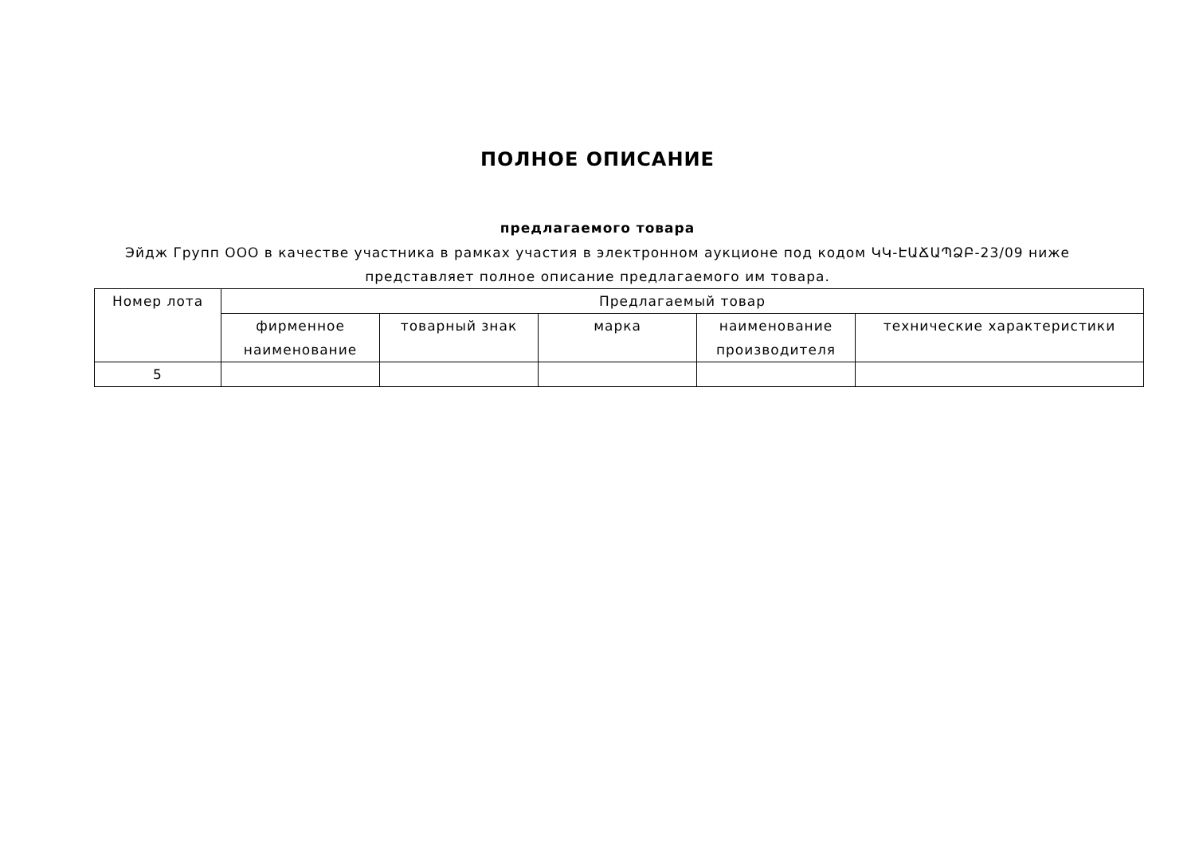ПОЛНОЕ ОПИСАНИЕ
предлагаемого товара
Эйдж Групп ООО в качестве участника в рамках участия в электронном аукционе под кодом ԿԿ-ԷԱՃԱՊՁԲ-23/09 ниже представляет полное описание предлагаемого им товара.
| Номер лота | Предлагаемый товар | | | | |
| --- | --- | --- | --- | --- | --- |
| | фирменное наименование | товарный знак | марка | наименование производителя | технические характеристики |
| 5 | | | | | |